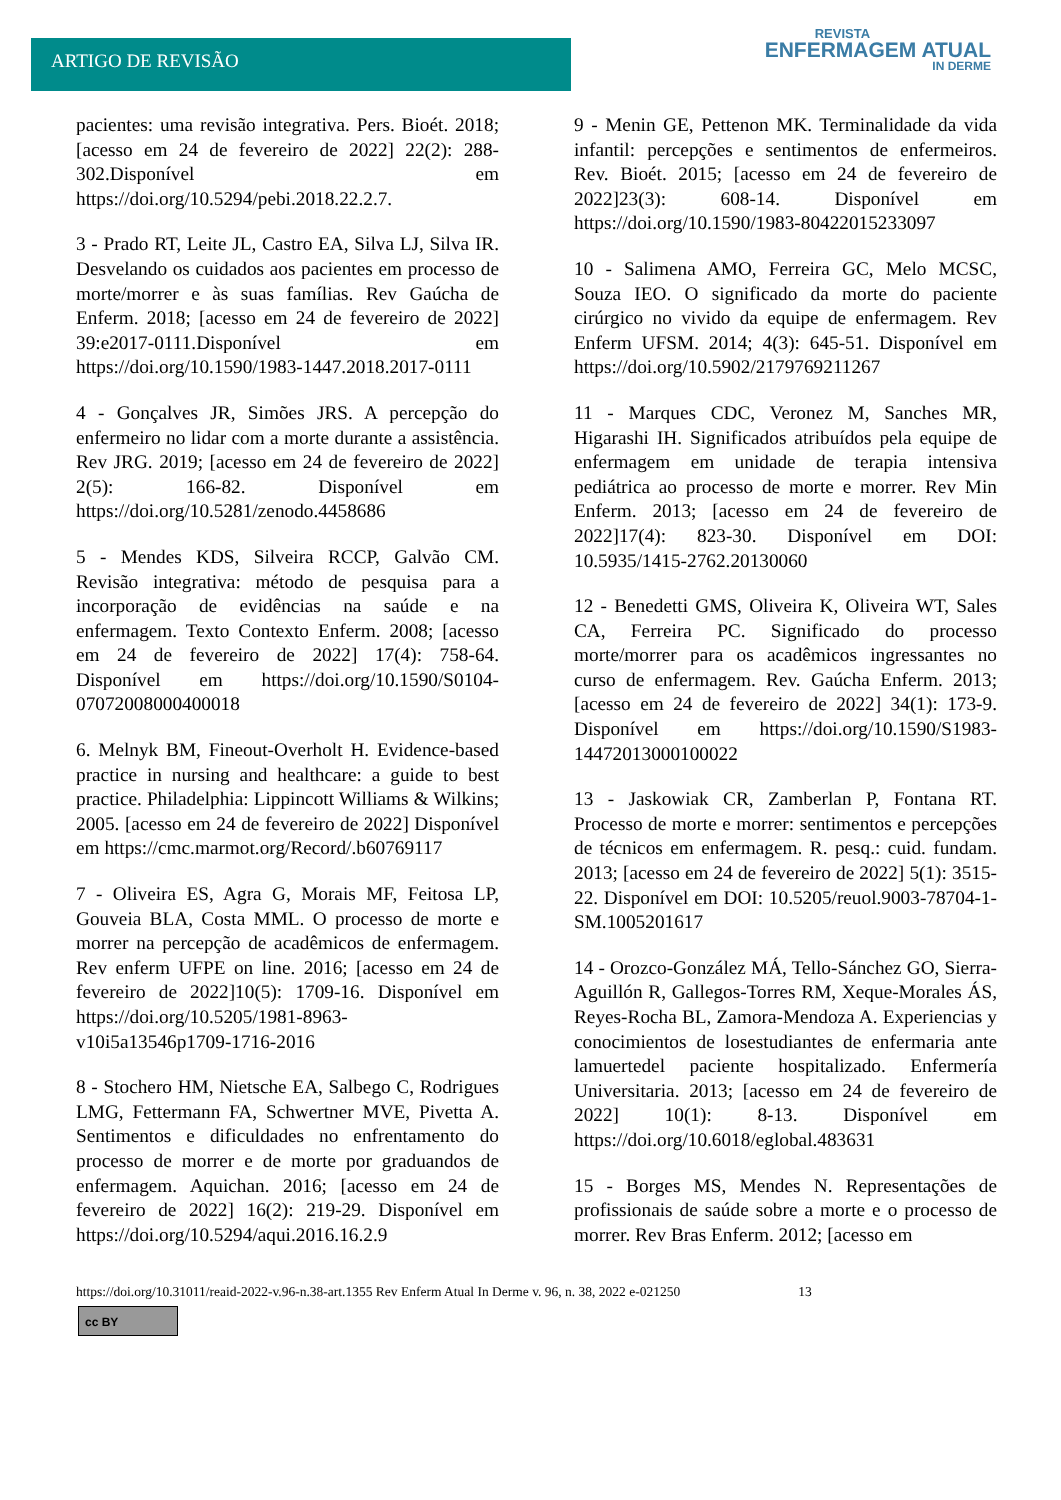ARTIGO DE REVISÃO
REVISTA
ENFERMAGEM ATUAL
IN DERME
pacientes: uma revisão integrativa. Pers. Bioét. 2018; [acesso em 24 de fevereiro de 2022] 22(2): 288-302.Disponível em https://doi.org/10.5294/pebi.2018.22.2.7.
3 - Prado RT, Leite JL, Castro EA, Silva LJ, Silva IR. Desvelando os cuidados aos pacientes em processo de morte/morrer e às suas famílias. Rev Gaúcha de Enferm. 2018; [acesso em 24 de fevereiro de 2022] 39:e2017-0111.Disponível em https://doi.org/10.1590/1983-1447.2018.2017-0111
4 - Gonçalves JR, Simões JRS. A percepção do enfermeiro no lidar com a morte durante a assistência. Rev JRG. 2019; [acesso em 24 de fevereiro de 2022] 2(5): 166-82. Disponível em https://doi.org/10.5281/zenodo.4458686
5 - Mendes KDS, Silveira RCCP, Galvão CM. Revisão integrativa: método de pesquisa para a incorporação de evidências na saúde e na enfermagem. Texto Contexto Enferm. 2008; [acesso em 24 de fevereiro de 2022] 17(4): 758-64. Disponível em https://doi.org/10.1590/S0104-07072008000400018
6. Melnyk BM, Fineout-Overholt H. Evidence-based practice in nursing and healthcare: a guide to best practice. Philadelphia: Lippincott Williams & Wilkins; 2005. [acesso em 24 de fevereiro de 2022] Disponível em https://cmc.marmot.org/Record/.b60769117
7 - Oliveira ES, Agra G, Morais MF, Feitosa LP, Gouveia BLA, Costa MML. O processo de morte e morrer na percepção de acadêmicos de enfermagem. Rev enferm UFPE on line. 2016; [acesso em 24 de fevereiro de 2022]10(5): 1709-16. Disponível em https://doi.org/10.5205/1981-8963-v10i5a13546p1709-1716-2016
8 - Stochero HM, Nietsche EA, Salbego C, Rodrigues LMG, Fettermann FA, Schwertner MVE, Pivetta A. Sentimentos e dificuldades no enfrentamento do processo de morrer e de morte por graduandos de enfermagem. Aquichan. 2016; [acesso em 24 de fevereiro de 2022] 16(2): 219-29. Disponível em https://doi.org/10.5294/aqui.2016.16.2.9
9 - Menin GE, Pettenon MK. Terminalidade da vida infantil: percepções e sentimentos de enfermeiros. Rev. Bioét. 2015; [acesso em 24 de fevereiro de 2022]23(3): 608-14. Disponível em https://doi.org/10.1590/1983-80422015233097
10 - Salimena AMO, Ferreira GC, Melo MCSC, Souza IEO. O significado da morte do paciente cirúrgico no vivido da equipe de enfermagem. Rev Enferm UFSM. 2014; 4(3): 645-51. Disponível em https://doi.org/10.5902/2179769211267
11 - Marques CDC, Veronez M, Sanches MR, Higarashi IH. Significados atribuídos pela equipe de enfermagem em unidade de terapia intensiva pediátrica ao processo de morte e morrer. Rev Min Enferm. 2013; [acesso em 24 de fevereiro de 2022]17(4): 823-30. Disponível em DOI: 10.5935/1415-2762.20130060
12 - Benedetti GMS, Oliveira K, Oliveira WT, Sales CA, Ferreira PC. Significado do processo morte/morrer para os acadêmicos ingressantes no curso de enfermagem. Rev. Gaúcha Enferm. 2013; [acesso em 24 de fevereiro de 2022] 34(1): 173-9. Disponível em https://doi.org/10.1590/S1983-14472013000100022
13 - Jaskowiak CR, Zamberlan P, Fontana RT. Processo de morte e morrer: sentimentos e percepções de técnicos em enfermagem. R. pesq.: cuid. fundam. 2013; [acesso em 24 de fevereiro de 2022] 5(1): 3515-22. Disponível em DOI: 10.5205/reuol.9003-78704-1-SM.1005201617
14 - Orozco-González MÁ, Tello-Sánchez GO, Sierra-Aguillón R, Gallegos-Torres RM, Xeque-Morales ÁS, Reyes-Rocha BL, Zamora-Mendoza A. Experiencias y conocimientos de losestudiantes de enfermaria ante lamuertedel paciente hospitalizado. Enfermería Universitaria. 2013; [acesso em 24 de fevereiro de 2022] 10(1): 8-13. Disponível em https://doi.org/10.6018/eglobal.483631
15 - Borges MS, Mendes N. Representações de profissionais de saúde sobre a morte e o processo de morrer. Rev Bras Enferm. 2012; [acesso em
https://doi.org/10.31011/reaid-2022-v.96-n.38-art.1355 Rev Enferm Atual In Derme v. 96, n. 38, 2022 e-021250 13
cc BY